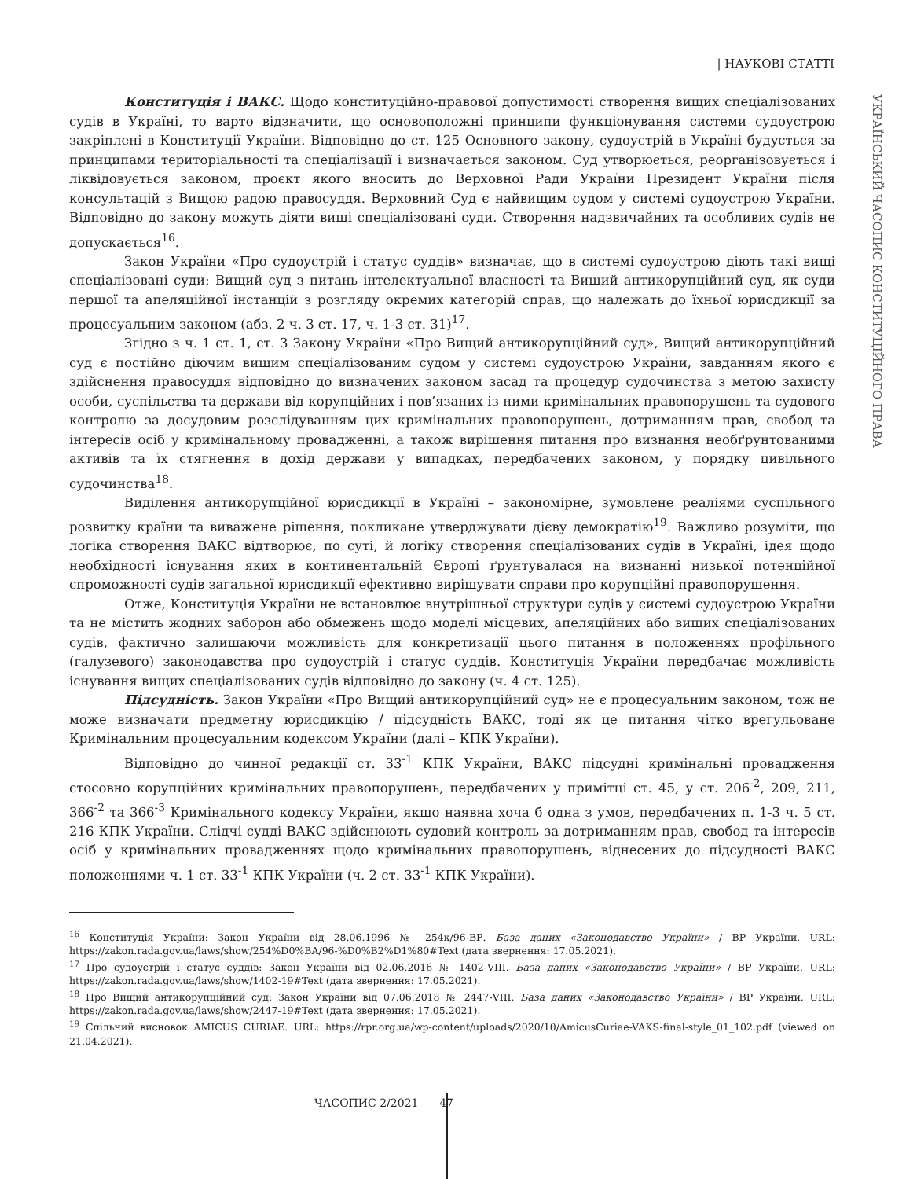| НАУКОВІ СТАТТІ
УКРАЇНСЬКИЙ ЧАСОПИС КОНСТИТУЦІЙНОГО ПРАВА
Конституція і ВАКС. Щодо конституційно-правової допустимості створення вищих спеціалізованих судів в Україні, то варто відзначити, що основоположні принципи функціонування системи судоустрою закріплені в Конституції України. Відповідно до ст. 125 Основного закону, судоустрій в Україні будується за принципами територіальності та спеціалізації і визначається законом. Суд утворюється, реорганізовується і ліквідовується законом, проєкт якого вносить до Верховної Ради України Президент України після консультацій з Вищою радою правосуддя. Верховний Суд є найвищим судом у системі судоустрою України. Відповідно до закону можуть діяти вищі спеціалізовані суди. Створення надзвичайних та особливих судів не допускається<sup>16</sup>.
Закон України «Про судоустрій і статус суддів» визначає, що в системі судоустрою діють такі вищі спеціалізовані суди: Вищий суд з питань інтелектуальної власності та Вищий антикорупційний суд, як суди першої та апеляційної інстанцій з розгляду окремих категорій справ, що належать до їхньої юрисдикції за процесуальним законом (абз. 2 ч. 3 ст. 17, ч. 1-3 ст. 31)<sup>17</sup>.
Згідно з ч. 1 ст. 1, ст. 3 Закону України «Про Вищий антикорупційний суд», Вищий антикорупційний суд є постійно діючим вищим спеціалізованим судом у системі судоустрою України, завданням якого є здійснення правосуддя відповідно до визначених законом засад та процедур судочинства з метою захисту особи, суспільства та держави від корупційних і пов’язаних із ними кримінальних правопорушень та судового контролю за досудовим розслідуванням цих кримінальних правопорушень, дотриманням прав, свобод та інтересів осіб у кримінальному провадженні, а також вирішення питання про визнання необґрунтованими активів та їх стягнення в дохід держави у випадках, передбачених законом, у порядку цивільного судочинства<sup>18</sup>.
Виділення антикорупційної юрисдикції в Україні – закономірне, зумовлене реаліями суспільного розвитку країни та виважене рішення, покликане утверджувати дієву демократію<sup>19</sup>. Важливо розуміти, що логіка створення ВАКС відтворює, по суті, й логіку створення спеціалізованих судів в Україні, ідея щодо необхідності існування яких в континентальній Європі ґрунтувалася на визнанні низької потенційної спроможності судів загальної юрисдикції ефективно вирішувати справи про корупційні правопорушення.
Отже, Конституція України не встановлює внутрішньої структури судів у системі судоустрою України та не містить жодних заборон або обмежень щодо моделі місцевих, апеляційних або вищих спеціалізованих судів, фактично залишаючи можливість для конкретизації цього питання в положеннях профільного (галузевого) законодавства про судоустрій і статус суддів. Конституція України передбачає можливість існування вищих спеціалізованих судів відповідно до закону (ч. 4 ст. 125).
Підсудність. Закон України «Про Вищий антикорупційний суд» не є процесуальним законом, тож не може визначати предметну юрисдикцію / підсудність ВАКС, тоді як це питання чітко врегульоване Кримінальним процесуальним кодексом України (далі – КПК України).
Відповідно до чинної редакції ст. 33<sup>-1</sup> КПК України, ВАКС підсудні кримінальні провадження стосовно корупційних кримінальних правопорушень, передбачених у примітці ст. 45, у ст. 206<sup>-2</sup>, 209, 211, 366<sup>-2</sup> та 366<sup>-3</sup> Кримінального кодексу України, якщо наявна хоча б одна з умов, передбачених п. 1-3 ч. 5 ст. 216 КПК України. Слідчі судді ВАКС здійснюють судовий контроль за дотриманням прав, свобод та інтересів осіб у кримінальних провадженнях щодо кримінальних правопорушень, віднесених до підсудності ВАКС положеннями ч. 1 ст. 33<sup>-1</sup> КПК України (ч. 2 ст. 33<sup>-1</sup> КПК України).
<sup>16</sup> Конституція України: Закон України від 28.06.1996 № 254к/96-ВР. База даних «Законодавство України» / ВР України. URL: https://zakon.rada.gov.ua/laws/show/254%D0%BA/96-%D0%B2%D1%80#Text (дата звернення: 17.05.2021).
<sup>17</sup> Про судоустрій і статус суддів: Закон України від 02.06.2016 № 1402-VIII. База даних «Законодавство України» / ВР України. URL: https://zakon.rada.gov.ua/laws/show/1402-19#Text (дата звернення: 17.05.2021).
<sup>18</sup> Про Вищий антикорупційний суд: Закон України від 07.06.2018 № 2447-VIII. База даних «Законодавство України» / ВР України. URL: https://zakon.rada.gov.ua/laws/show/2447-19#Text (дата звернення: 17.05.2021).
<sup>19</sup> Спільний висновок AMICUS CURIAE. URL: https://rpr.org.ua/wp-content/uploads/2020/10/AmicusCuriae-VAKS-final-style_01_102.pdf (viewed on 21.04.2021).
ЧАСОПИС 2/2021 47